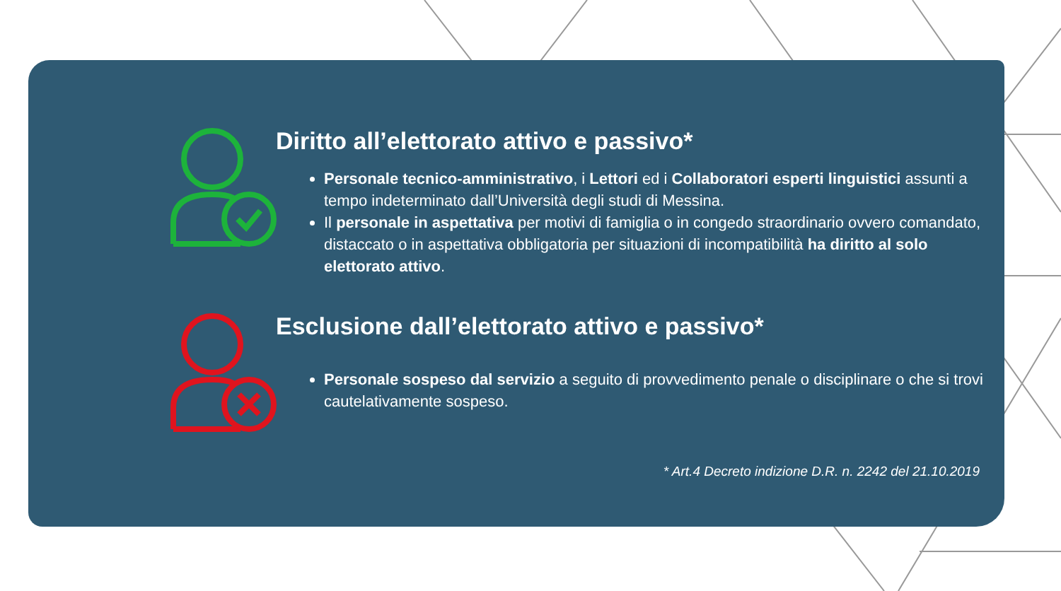Diritto all’elettorato attivo e passivo*
Personale tecnico-amministrativo, i Lettori ed i Collaboratori esperti linguistici assunti a tempo indeterminato dall’Università degli studi di Messina.
Il personale in aspettativa per motivi di famiglia o in congedo straordinario ovvero comandato, distaccato o in aspettativa obbligatoria per situazioni di incompatibilità ha diritto al solo elettorato attivo.
Esclusione dall’elettorato attivo e passivo*
Personale sospeso dal servizio a seguito di provvedimento penale o disciplinare o che si trovi cautelativamente sospeso.
* Art.4 Decreto indizione D.R. n. 2242 del 21.10.2019